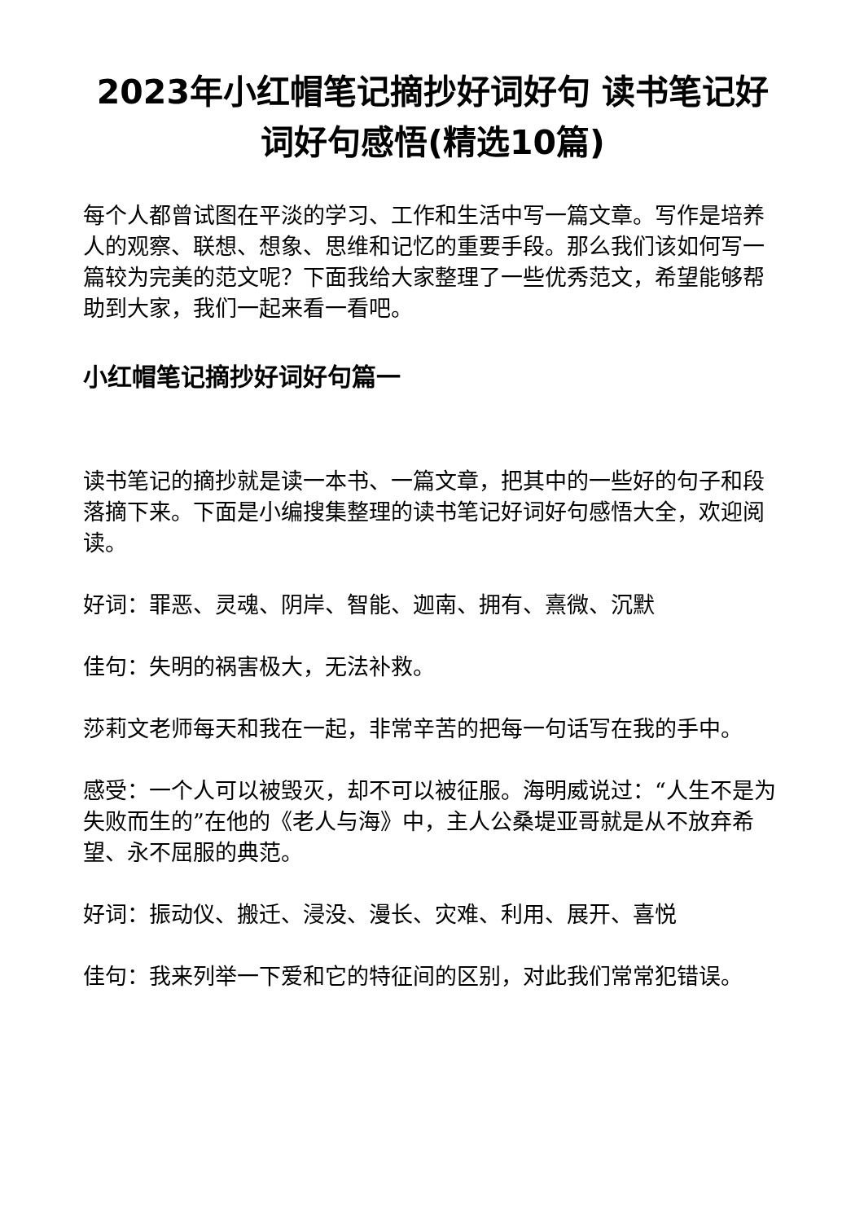2023年小红帽笔记摘抄好词好句 读书笔记好词好句感悟(精选10篇)
每个人都曾试图在平淡的学习、工作和生活中写一篇文章。写作是培养人的观察、联想、想象、思维和记忆的重要手段。那么我们该如何写一篇较为完美的范文呢？下面我给大家整理了一些优秀范文，希望能够帮助到大家，我们一起来看一看吧。
小红帽笔记摘抄好词好句篇一
读书笔记的摘抄就是读一本书、一篇文章，把其中的一些好的句子和段落摘下来。下面是小编搜集整理的读书笔记好词好句感悟大全，欢迎阅读。
好词：罪恶、灵魂、阴岸、智能、迦南、拥有、熹微、沉默
佳句：失明的祸害极大，无法补救。
莎莉文老师每天和我在一起，非常辛苦的把每一句话写在我的手中。
感受：一个人可以被毁灭，却不可以被征服。海明威说过：“人生不是为失败而生的”在他的《老人与海》中，主人公桑堤亚哥就是从不放弃希望、永不屈服的典范。
好词：振动仪、搬迁、浸没、漫长、灾难、利用、展开、喜悦
佳句：我来列举一下爱和它的特征间的区别，对此我们常常犯错误。